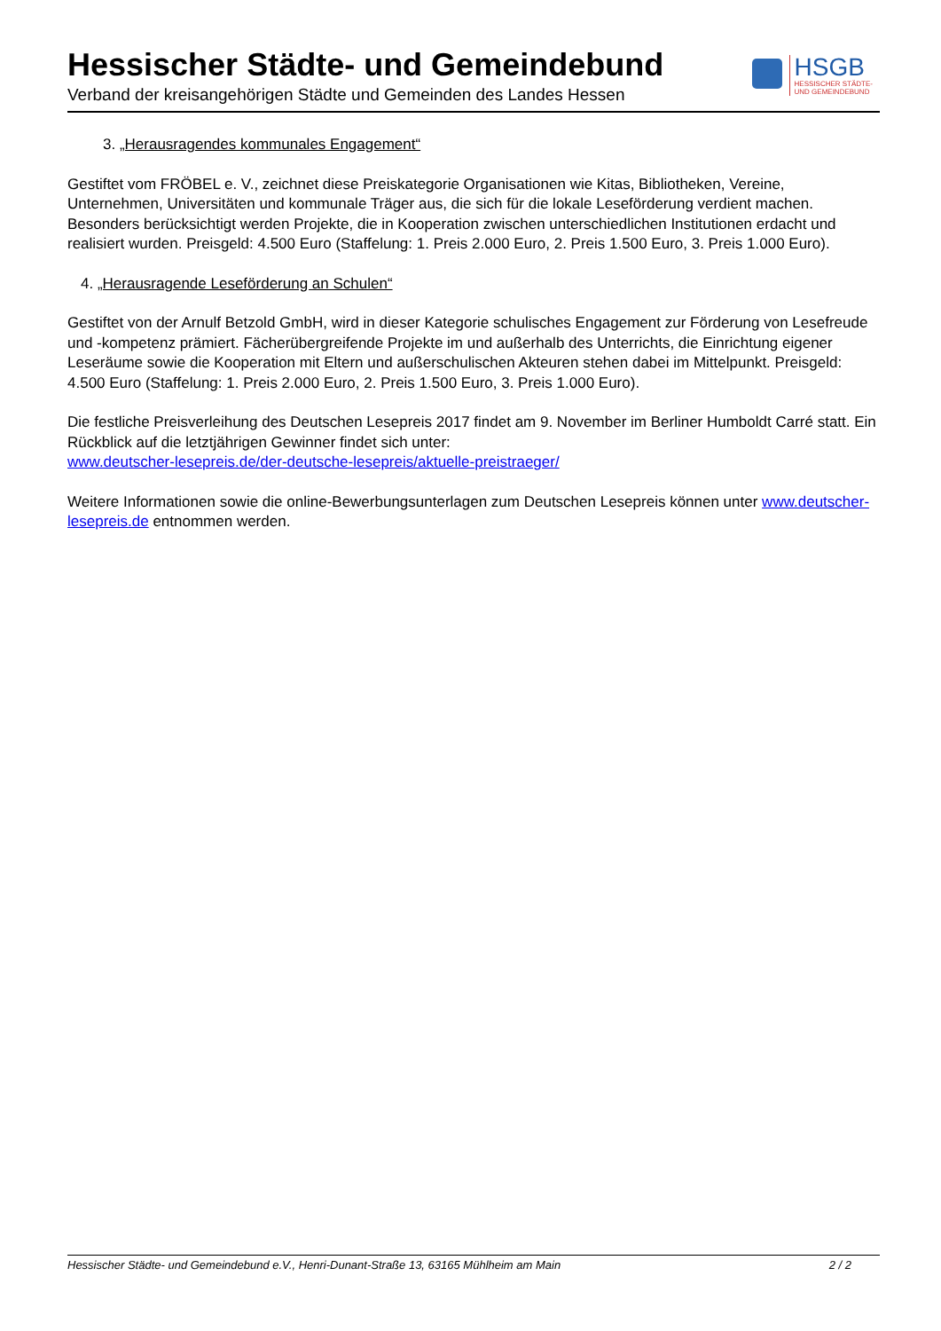Hessischer Städte- und Gemeindebund
Verband der kreisangehörigen Städte und Gemeinden des Landes Hessen
HSGB
HESSISCHER STÄDTE-
UND GEMEINDEBUND
3. „Herausragendes kommunales Engagement“
Gestiftet vom FRÖBEL e. V., zeichnet diese Preiskategorie Organisationen wie Kitas, Bibliotheken, Vereine, Unternehmen, Universitäten und kommunale Träger aus, die sich für die lokale Leseförderung verdient machen. Besonders berücksichtigt werden Projekte, die in Kooperation zwischen unterschiedlichen Institutionen erdacht und realisiert wurden. Preisgeld: 4.500 Euro (Staffelung: 1. Preis 2.000 Euro, 2. Preis 1.500 Euro, 3. Preis 1.000 Euro).
4. „Herausragende Leseförderung an Schulen“
Gestiftet von der Arnulf Betzold GmbH, wird in dieser Kategorie schulisches Engagement zur Förderung von Lesefreude und -kompetenz prämiert. Fächerübergreifende Projekte im und außerhalb des Unterrichts, die Einrichtung eigener Leseräume sowie die Kooperation mit Eltern und außerschulischen Akteuren stehen dabei im Mittelpunkt. Preisgeld: 4.500 Euro (Staffelung: 1. Preis 2.000 Euro, 2. Preis 1.500 Euro, 3. Preis 1.000 Euro).
Die festliche Preisverleihung des Deutschen Lesepreis 2017 findet am 9. November im Berliner Humboldt Carré statt. Ein Rückblick auf die letztjährigen Gewinner findet sich unter:
www.deutscher-lesepreis.de/der-deutsche-lesepreis/aktuelle-preistraeger/
Weitere Informationen sowie die online-Bewerbungsunterlagen zum Deutschen Lesepreis können unter www.deutscher-lesepreis.de entnommen werden.
Hessischer Städte- und Gemeindebund e.V., Henri-Dunant-Straße 13, 63165 Mühlheim am Main 2 / 2